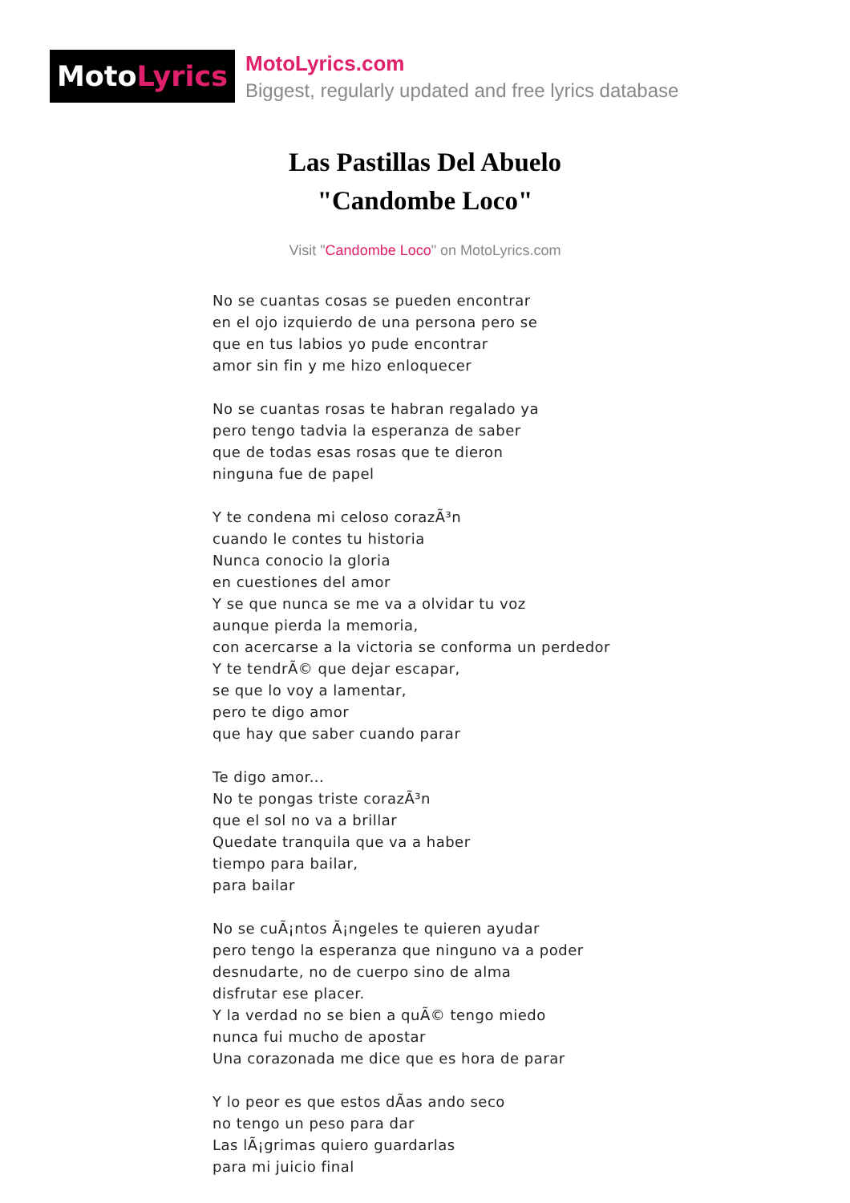Moto Lyrics
MotoLyrics.com
Biggest, regularly updated and free lyrics database
Las Pastillas Del Abuelo
"Candombe Loco"
Visit "Candombe Loco" on MotoLyrics.com
No se cuantas cosas se pueden encontrar
en el ojo izquierdo de una persona pero se
que en tus labios yo pude encontrar
amor sin fin y me hizo enloquecer
No se cuantas rosas te habran regalado ya
pero tengo tadvia la esperanza de saber
que de todas esas rosas que te dieron
ninguna fue de papel
Y te condena mi celoso corazÃ³n
cuando le contes tu historia
Nunca conocio la gloria
en cuestiones del amor
Y se que nunca se me va a olvidar tu voz
aunque pierda la memoria,
con acercarse a la victoria se conforma un perdedor
Y te tendrÃ© que dejar escapar,
se que lo voy a lamentar,
pero te digo amor
que hay que saber cuando parar
Te digo amor...
No te pongas triste corazÃ³n
que el sol no va a brillar
Quedate tranquila que va a haber
tiempo para bailar,
para bailar
No se cuÃ¡ntos Ã¡ngeles te quieren ayudar
pero tengo la esperanza que ninguno va a poder
desnudarte, no de cuerpo sino de alma
disfrutar ese placer.
Y la verdad no se bien a quÃ© tengo miedo
nunca fui mucho de apostar
Una corazonada me dice que es hora de parar
Y lo peor es que estos dÃ­as ando seco
no tengo un peso para dar
Las lÃ¡grimas quiero guardarlas
para mi juicio final